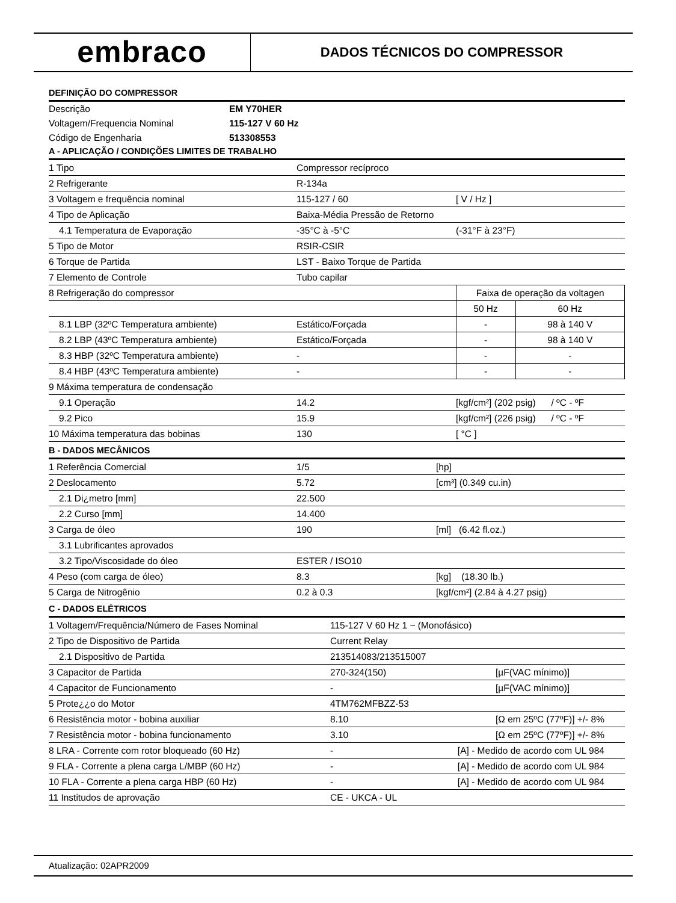embraco
DADOS TÉCNICOS DO COMPRESSOR
DEFINIÇÃO DO COMPRESSOR
| Descrição | EM Y70HER |
| Voltagem/Frequencia Nominal | 115-127 V 60 Hz |
| Código de Engenharia | 513308553 |
A - APLICAÇÃO / CONDIÇÕES LIMITES DE TRABALHO
| 1 Tipo | Compressor recíproco | | |
| 2 Refrigerante | R-134a | | |
| 3 Voltagem e frequência nominal | 115-127 / 60 | [ V / Hz ] | |
| 4 Tipo de Aplicação | Baixa-Média Pressão de Retorno | | |
| 4.1 Temperatura de Evaporação | -35°C à -5°C | (-31°F à 23°F) | |
| 5 Tipo de Motor | RSIR-CSIR | | |
| 6 Torque de Partida | LST - Baixo Torque de Partida | | |
| 7 Elemento de Controle | Tubo capilar | | |
| 8 Refrigeração do compressor | | Faixa de operação da voltagen | |
| | | 50 Hz | 60 Hz |
| 8.1 LBP (32ºC Temperatura ambiente) | Estático/Forçada | - | 98 à 140 V |
| 8.2 LBP (43ºC Temperatura ambiente) | Estático/Forçada | - | 98 à 140 V |
| 8.3 HBP (32ºC Temperatura ambiente) | - | - | - |
| 8.4 HBP (43ºC Temperatura ambiente) | - | - | - |
| 9 Máxima temperatura de condensação | | | |
| 9.1 Operação | 14.2 | [kgf/cm²] (202 psig) / ºC - ºF | |
| 9.2 Pico | 15.9 | [kgf/cm²] (226 psig) / ºC - ºF | |
| 10 Máxima temperatura das bobinas | 130 | [ °C ] | |
B - DADOS MECÂNICOS
| 1 Referência Comercial | 1/5 | [hp] |
| 2 Deslocamento | 5.72 | [cm³] (0.349 cu.in) |
| 2.1 Di¿metro [mm] | 22.500 | |
| 2.2 Curso [mm] | 14.400 | |
| 3 Carga de óleo | 190 | [ml] (6.42 fl.oz.) |
| 3.1 Lubrificantes aprovados | | |
| 3.2 Tipo/Viscosidade do óleo | ESTER / ISO10 | |
| 4 Peso (com carga de óleo) | 8.3 | [kg] (18.30 lb.) |
| 5 Carga de Nitrogênio | 0.2 à 0.3 | [kgf/cm²] (2.84 à 4.27 psig) |
C - DADOS ELÉTRICOS
| 1 Voltagem/Frequência/Número de Fases Nominal | 115-127 V 60 Hz 1 ~ (Monofásico) | |
| 2 Tipo de Dispositivo de Partida | Current Relay | |
| 2.1 Dispositivo de Partida | 213514083/213515007 | |
| 3 Capacitor de Partida | 270-324(150) | [µF(VAC mínimo)] |
| 4 Capacitor de Funcionamento | - | [µF(VAC mínimo)] |
| 5 Prote¿¿o do Motor | 4TM762MFBZZ-53 | |
| 6 Resistência motor - bobina auxiliar | 8.10 | [Ω em 25ºC (77ºF)] +/- 8% |
| 7 Resistência motor - bobina funcionamento | 3.10 | [Ω em 25ºC (77ºF)] +/- 8% |
| 8 LRA - Corrente com rotor bloqueado (60 Hz) | - [A] - Medido de acordo com UL 984 | |
| 9 FLA - Corrente a plena carga L/MBP (60 Hz) | - [A] - Medido de acordo com UL 984 | |
| 10 FLA - Corrente a plena carga HBP (60 Hz) | - [A] - Medido de acordo com UL 984 | |
| 11 Institudos de aprovação | CE - UKCA - UL | |
Atualização: 02APR2009